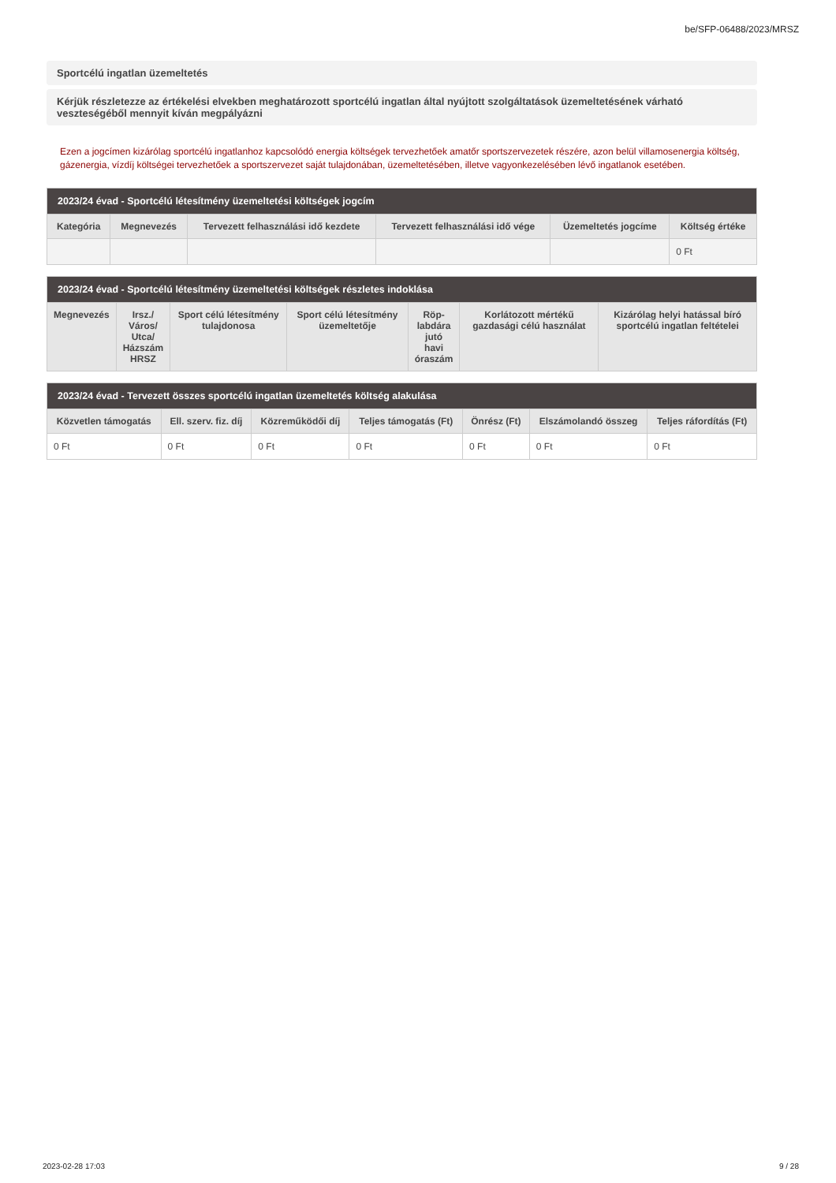be/SFP-06488/2023/MRSZ
Sportcélú ingatlan üzemeltetés
Kérjük részletezze az értékelési elvekben meghatározott sportcélú ingatlan által nyújtott szolgáltatások üzemeltetésének várható veszteségéből mennyit kíván megpályázni
Ezen a jogcímen kizárólag sportcélú ingatlanhoz kapcsolódó energia költségek tervezhetőek amatőr sportszervezetek részére, azon belül villamosenergia költség, gázenergia, vízdíj költségei tervezhetőek a sportszervezet saját tulajdonában, üzemeltetésében, illetve vagyonkezelésében lévő ingatlanok esetében.
| 2023/24 évad - Sportcélú létesítmény üzemeltetési költségek jogcím | | | | | |
| --- | --- | --- | --- | --- | --- |
| Kategória | Megnevezés | Tervezett felhasználási idő kezdete | Tervezett felhasználási idő vége | Üzemeltetés jogcíme | Költség értéke |
| | | | | | 0 Ft |
| 2023/24 évad - Sportcélú létesítmény üzemeltetési költségek részletes indoklása | | | | | | |
| --- | --- | --- | --- | --- | --- | --- |
| Megnevezés | Irsz./ Város/ Utca/ Házszám HRSZ | Sport célú létesítmény tulajdonosa | Sport célú létesítmény üzemeltetője | Röp- labdára jutó havi óraszám | Korlátozott mértékű gazdasági célú használat | Kizárólag helyi hatással bíró sportcélú ingatlan feltételei |
| 2023/24 évad - Tervezett összes sportcélú ingatlan üzemeltetés költség alakulása | | | | | | |
| --- | --- | --- | --- | --- | --- | --- |
| Közvetlen támogatás | Ell. szerv. fiz. díj | Közreműködői díj | Teljes támogatás (Ft) | Önrész (Ft) | Elszámolandó összeg | Teljes ráfordítás (Ft) |
| 0 Ft | 0 Ft | 0 Ft | 0 Ft | 0 Ft | 0 Ft | 0 Ft |
2023-02-28 17:03 9 / 28